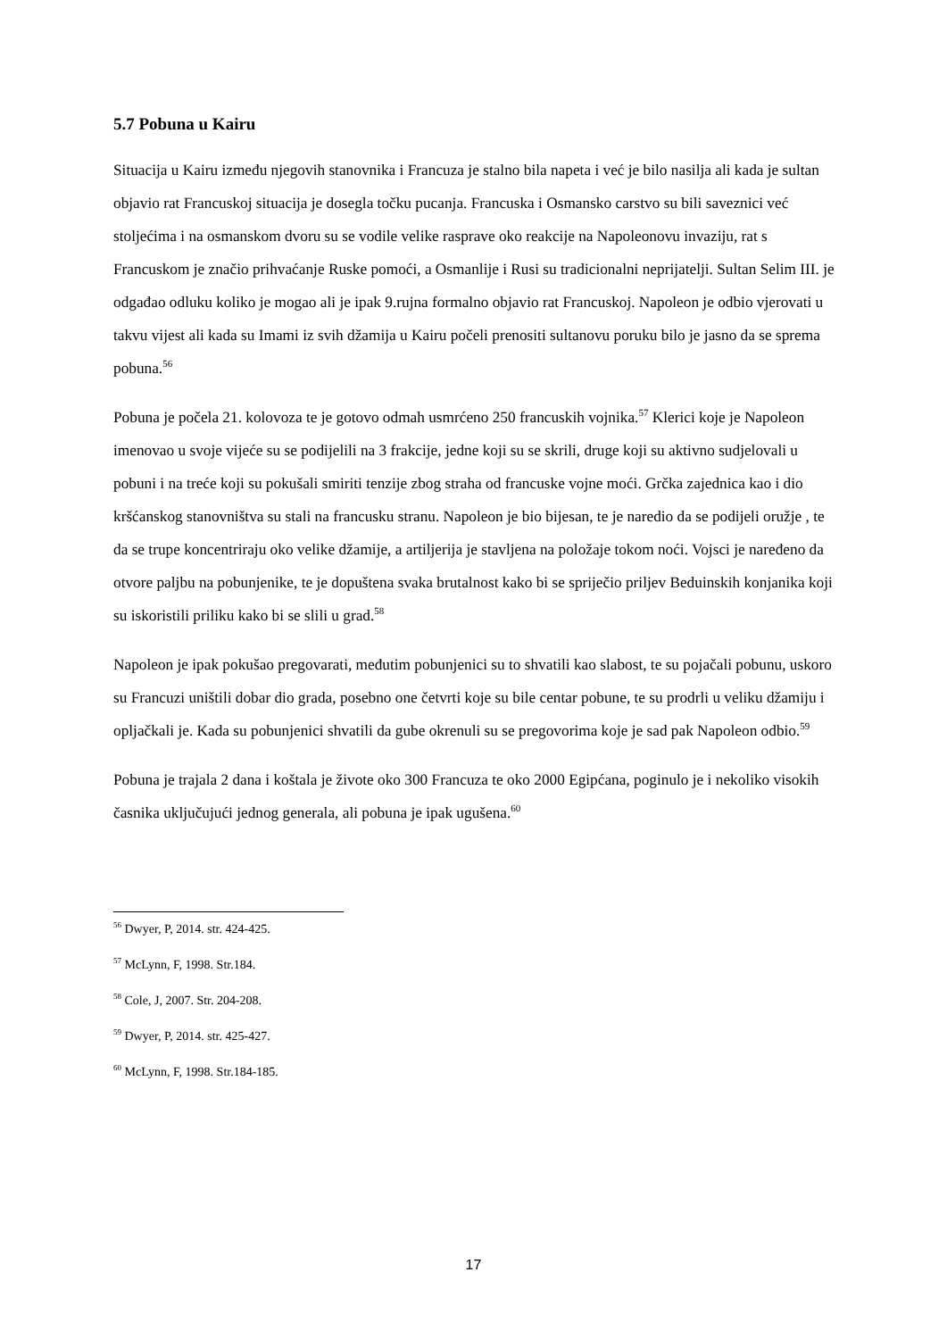5.7 Pobuna u Kairu
Situacija u Kairu između njegovih stanovnika i Francuza je stalno bila napeta i već je bilo nasilja ali kada je sultan objavio rat Francuskoj situacija je dosegla točku pucanja. Francuska i Osmansko carstvo su bili saveznici već stoljećima i na osmanskom dvoru su se vodile velike rasprave oko reakcije na Napoleonovu invaziju, rat s Francuskom je značio prihvaćanje Ruske pomoći, a Osmanlije i Rusi su tradicionalni neprijatelji. Sultan Selim III. je odgađao odluku koliko je mogao ali je ipak 9.rujna formalno objavio rat Francuskoj. Napoleon je odbio vjerovati u takvu vijest ali kada su Imami iz svih džamija u Kairu počeli prenositi sultanovu poruku bilo je jasno da se sprema pobuna.<sup>56</sup>
Pobuna je počela 21. kolovoza te je gotovo odmah usmrćeno 250 francuskih vojnika.<sup>57</sup> Klerici koje je Napoleon imenovao u svoje vijeće su se podijelili na 3 frakcije, jedne koji su se skrili, druge koji su aktivno sudjelovali u pobuni i na treće koji su pokušali smiriti tenzije zbog straha od francuske vojne moći. Grčka zajednica kao i dio kršćanskog stanovništva su stali na francusku stranu. Napoleon je bio bijesan, te je naredio da se podijeli oružje , te da se trupe koncentriraju oko velike džamije, a artiljerija je stavljena na položaje tokom noći. Vojsci je naređeno da otvore paljbu na pobunjenike, te je dopuštena svaka brutalnost kako bi se spriječio priljev Beduinskih konjanika koji su iskoristili priliku kako bi se slili u grad.<sup>58</sup>
Napoleon je ipak pokušao pregovarati, međutim pobunjenici su to shvatili kao slabost, te su pojačali pobunu, uskoro su Francuzi uništili dobar dio grada, posebno one četvrti koje su bile centar pobune, te su prodrli u veliku džamiju i opljačkali je. Kada su pobunjenici shvatili da gube okrenuli su se pregovorima koje je sad pak Napoleon odbio.<sup>59</sup>
Pobuna je trajala 2 dana i koštala je živote oko 300 Francuza te oko 2000 Egipćana, poginulo je i nekoliko visokih časnika uključujući jednog generala, ali pobuna je ipak ugušena.<sup>60</sup>
<sup>56</sup> Dwyer, P, 2014. str. 424-425.
<sup>57</sup> McLynn, F, 1998. Str.184.
<sup>58</sup> Cole, J, 2007. Str. 204-208.
<sup>59</sup> Dwyer, P, 2014. str. 425-427.
<sup>60</sup> McLynn, F, 1998. Str.184-185.
17